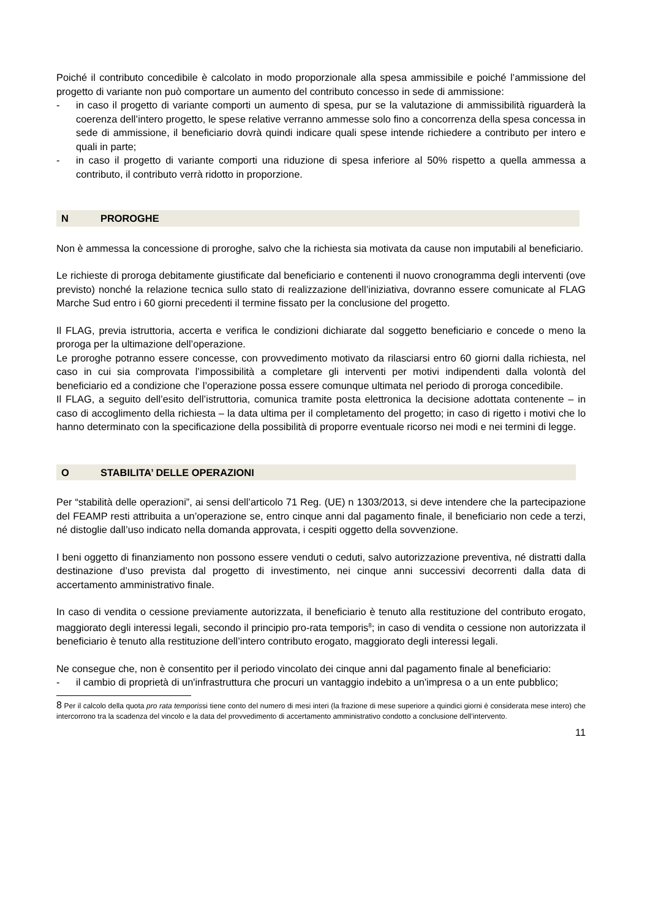Poiché il contributo concedibile è calcolato in modo proporzionale alla spesa ammissibile e poiché l’ammissione del progetto di variante non può comportare un aumento del contributo concesso in sede di ammissione:
- in caso il progetto di variante comporti un aumento di spesa, pur se la valutazione di ammissibilità riguarderà la coerenza dell’intero progetto, le spese relative verranno ammesse solo fino a concorrenza della spesa concessa in sede di ammissione, il beneficiario dovrà quindi indicare quali spese intende richiedere a contributo per intero e quali in parte;
- in caso il progetto di variante comporti una riduzione di spesa inferiore al 50% rispetto a quella ammessa a contributo, il contributo verrà ridotto in proporzione.
N PROROGHE
Non è ammessa la concessione di proroghe, salvo che la richiesta sia motivata da cause non imputabili al beneficiario.
Le richieste di proroga debitamente giustificate dal beneficiario e contenenti il nuovo cronogramma degli interventi (ove previsto) nonché la relazione tecnica sullo stato di realizzazione dell’iniziativa, dovranno essere comunicate al FLAG Marche Sud entro i 60 giorni precedenti il termine fissato per la conclusione del progetto.
Il FLAG, previa istruttoria, accerta e verifica le condizioni dichiarate dal soggetto beneficiario e concede o meno la proroga per la ultimazione dell’operazione.
Le proroghe potranno essere concesse, con provvedimento motivato da rilasciarsi entro 60 giorni dalla richiesta, nel caso in cui sia comprovata l’impossibilità a completare gli interventi per motivi indipendenti dalla volontà del beneficiario ed a condizione che l’operazione possa essere comunque ultimata nel periodo di proroga concedibile.
Il FLAG, a seguito dell’esito dell’istruttoria, comunica tramite posta elettronica la decisione adottata contenente – in caso di accoglimento della richiesta – la data ultima per il completamento del progetto; in caso di rigetto i motivi che lo hanno determinato con la specificazione della possibilità di proporre eventuale ricorso nei modi e nei termini di legge.
O STABILITA’ DELLE OPERAZIONI
Per “stabilità delle operazioni”, ai sensi dell’articolo 71 Reg. (UE) n 1303/2013, si deve intendere che la partecipazione del FEAMP resti attribuita a un’operazione se, entro cinque anni dal pagamento finale, il beneficiario non cede a terzi, né distoglie dall’uso indicato nella domanda approvata, i cespiti oggetto della sovvenzione.
I beni oggetto di finanziamento non possono essere venduti o ceduti, salvo autorizzazione preventiva, né distratti dalla destinazione d’uso prevista dal progetto di investimento, nei cinque anni successivi decorrenti dalla data di accertamento amministrativo finale.
In caso di vendita o cessione previamente autorizzata, il beneficiario è tenuto alla restituzione del contributo erogato, maggiorato degli interessi legali, secondo il principio pro-rata temporis<sup>8</sup>; in caso di vendita o cessione non autorizzata il beneficiario è tenuto alla restituzione dell’intero contributo erogato, maggiorato degli interessi legali.
Ne consegue che, non è consentito per il periodo vincolato dei cinque anni dal pagamento finale al beneficiario:
- il cambio di proprietà di un'infrastruttura che procuri un vantaggio indebito a un'impresa o a un ente pubblico;
8 Per il calcolo della quota pro rata temporissi tiene conto del numero di mesi interi (la frazione di mese superiore a quindici giorni è considerata mese intero) che intercorrono tra la scadenza del vincolo e la data del provvedimento di accertamento amministrativo condotto a conclusione dell’intervento.
11